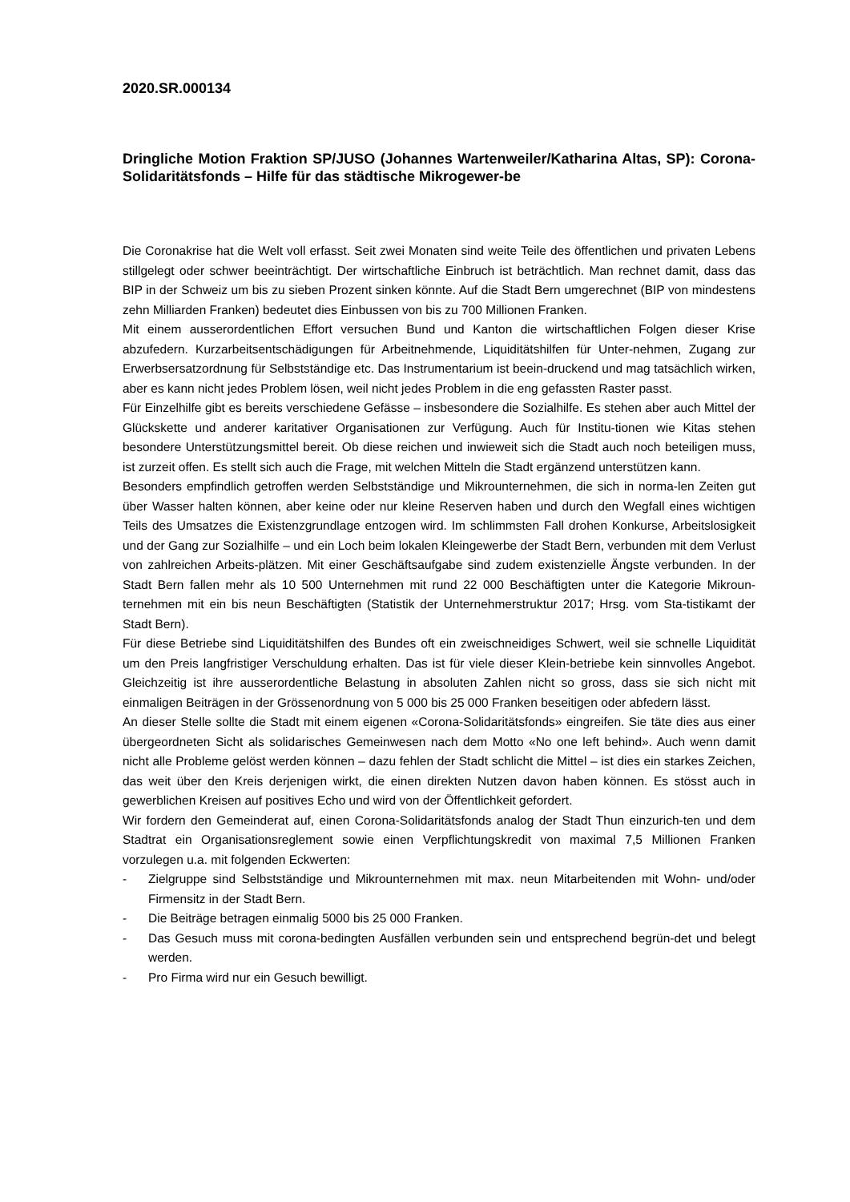2020.SR.000134
Dringliche Motion Fraktion SP/JUSO (Johannes Wartenweiler/Katharina Altas, SP): Corona-Solidaritätsfonds – Hilfe für das städtische Mikrogewer-be
Die Coronakrise hat die Welt voll erfasst. Seit zwei Monaten sind weite Teile des öffentlichen und privaten Lebens stillgelegt oder schwer beeinträchtigt. Der wirtschaftliche Einbruch ist beträchtlich. Man rechnet damit, dass das BIP in der Schweiz um bis zu sieben Prozent sinken könnte. Auf die Stadt Bern umgerechnet (BIP von mindestens zehn Milliarden Franken) bedeutet dies Einbussen von bis zu 700 Millionen Franken.
Mit einem ausserordentlichen Effort versuchen Bund und Kanton die wirtschaftlichen Folgen dieser Krise abzufedern. Kurzarbeitsentschädigungen für Arbeitnehmende, Liquiditätshilfen für Unter-nehmen, Zugang zur Erwerbsersatzordnung für Selbstständige etc. Das Instrumentarium ist beein-druckend und mag tatsächlich wirken, aber es kann nicht jedes Problem lösen, weil nicht jedes Problem in die eng gefassten Raster passt.
Für Einzelhilfe gibt es bereits verschiedene Gefässe – insbesondere die Sozialhilfe. Es stehen aber auch Mittel der Glückskette und anderer karitativer Organisationen zur Verfügung. Auch für Institu-tionen wie Kitas stehen besondere Unterstützungsmittel bereit. Ob diese reichen und inwieweit sich die Stadt auch noch beteiligen muss, ist zurzeit offen. Es stellt sich auch die Frage, mit welchen Mitteln die Stadt ergänzend unterstützen kann.
Besonders empfindlich getroffen werden Selbstständige und Mikrounternehmen, die sich in norma-len Zeiten gut über Wasser halten können, aber keine oder nur kleine Reserven haben und durch den Wegfall eines wichtigen Teils des Umsatzes die Existenzgrundlage entzogen wird. Im schlimmsten Fall drohen Konkurse, Arbeitslosigkeit und der Gang zur Sozialhilfe – und ein Loch beim lokalen Kleingewerbe der Stadt Bern, verbunden mit dem Verlust von zahlreichen Arbeits-plätzen. Mit einer Geschäftsaufgabe sind zudem existenzielle Ängste verbunden. In der Stadt Bern fallen mehr als 10 500 Unternehmen mit rund 22 000 Beschäftigten unter die Kategorie Mikroun-ternehmen mit ein bis neun Beschäftigten (Statistik der Unternehmerstruktur 2017; Hrsg. vom Sta-tistikamt der Stadt Bern).
Für diese Betriebe sind Liquiditätshilfen des Bundes oft ein zweischneidiges Schwert, weil sie schnelle Liquidität um den Preis langfristiger Verschuldung erhalten. Das ist für viele dieser Klein-betriebe kein sinnvolles Angebot. Gleichzeitig ist ihre ausserordentliche Belastung in absoluten Zahlen nicht so gross, dass sie sich nicht mit einmaligen Beiträgen in der Grössenordnung von 5 000 bis 25 000 Franken beseitigen oder abfedern lässt.
An dieser Stelle sollte die Stadt mit einem eigenen «Corona-Solidaritätsfonds» eingreifen. Sie täte dies aus einer übergeordneten Sicht als solidarisches Gemeinwesen nach dem Motto «No one left behind». Auch wenn damit nicht alle Probleme gelöst werden können – dazu fehlen der Stadt schlicht die Mittel – ist dies ein starkes Zeichen, das weit über den Kreis derjenigen wirkt, die einen direkten Nutzen davon haben können. Es stösst auch in gewerblichen Kreisen auf positives Echo und wird von der Öffentlichkeit gefordert.
Wir fordern den Gemeinderat auf, einen Corona-Solidaritätsfonds analog der Stadt Thun einzurich-ten und dem Stadtrat ein Organisationsreglement sowie einen Verpflichtungskredit von maximal 7,5 Millionen Franken vorzulegen u.a. mit folgenden Eckwerten:
- Zielgruppe sind Selbstständige und Mikrounternehmen mit max. neun Mitarbeitenden mit Wohn- und/oder Firmensitz in der Stadt Bern.
- Die Beiträge betragen einmalig 5000 bis 25 000 Franken.
- Das Gesuch muss mit corona-bedingten Ausfällen verbunden sein und entsprechend begrün-det und belegt werden.
- Pro Firma wird nur ein Gesuch bewilligt.